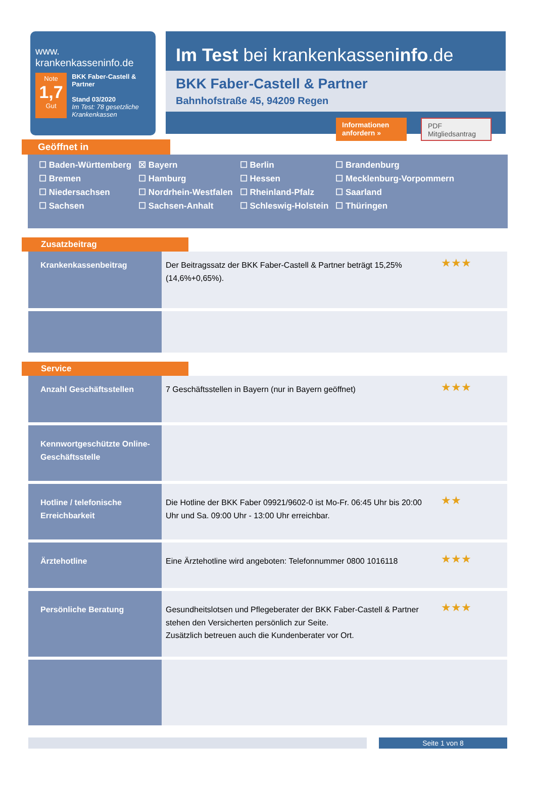www.
krankenkasseninfo.de
Note
1,7
Gut
BKK Faber-Castell & Partner
Stand 03/2020
Im Test: 78 gesetzliche Krankenkassen
Im Test bei krankenkasseninfo.de
BKK Faber-Castell & Partner
Bahnhofstraße 45, 94209 Regen
Informationen anfordern »
PDF Mitgliedsantrag
Geöffnet in
| ☐ Baden-Württemberg | ☒ Bayern | ☐ Berlin | ☐ Brandenburg |
| ☐ Bremen | ☐ Hamburg | ☐ Hessen | ☐ Mecklenburg-Vorpommern |
| ☐ Niedersachsen | ☐ Nordrhein-Westfalen | ☐ Rheinland-Pfalz | ☐ Saarland |
| ☐ Sachsen | ☐ Sachsen-Anhalt | ☐ Schleswig-Holstein | ☐ Thüringen |
Zusatzbeitrag
| Krankenkassenbeitrag | Der Beitragssatz der BKK Faber-Castell & Partner beträgt 15,25% (14,6%+0,65%). | ★★★ |
Service
| Anzahl Geschäftsstellen | 7 Geschäftsstellen in Bayern (nur in Bayern geöffnet) | ★★★ |
| Kennwortgeschützte Online-Geschäftsstelle | | |
| Hotline / telefonische Erreichbarkeit | Die Hotline der BKK Faber 09921/9602-0 ist Mo-Fr. 06:45 Uhr bis 20:00 Uhr und Sa. 09:00 Uhr - 13:00 Uhr erreichbar. | ★★ |
| Ärztehotline | Eine Ärztehotline wird angeboten: Telefonnummer 0800 1016118 | ★★★ |
| Persönliche Beratung | Gesundheitslotsen und Pflegeberater der BKK Faber-Castell & Partner stehen den Versicherten persönlich zur Seite. Zusätzlich betreuen auch die Kundenberater vor Ort. | ★★★ |
Seite 1 von 8